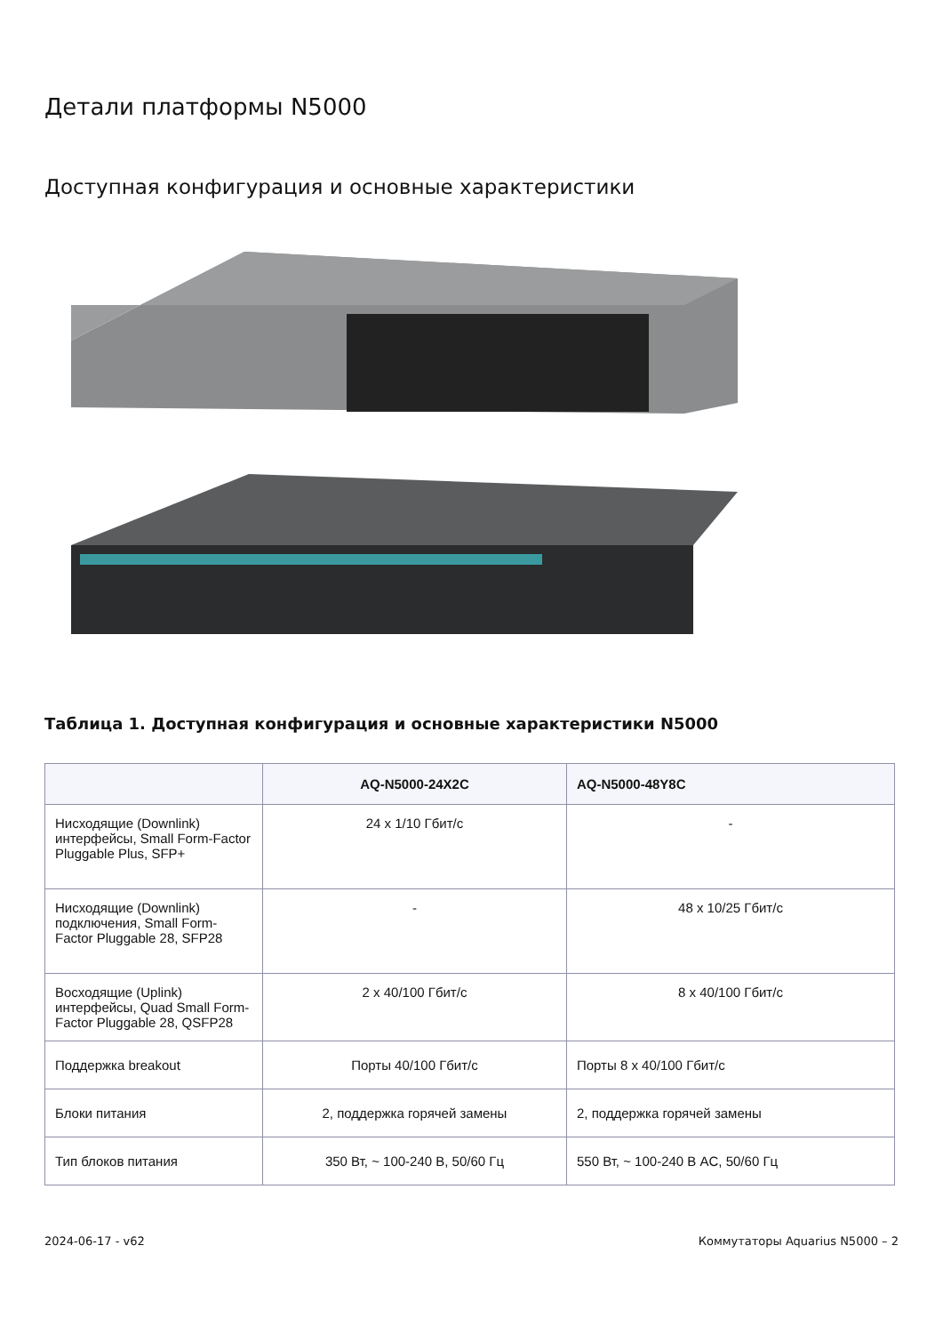Детали платформы N5000
Доступная конфигурация и основные характеристики
Таблица 1. Доступная конфигурация и основные характеристики N5000
| | AQ-N5000-24X2C | AQ-N5000-48Y8C |
| --- | --- | --- |
| Нисходящие (Downlink) интерфейсы, Small Form-Factor Pluggable Plus, SFP+ | 24 x 1/10 Гбит/с | - |
| Нисходящие (Downlink) подключения, Small Form-Factor Pluggable 28, SFP28 | - | 48 x 10/25 Гбит/с |
| Восходящие (Uplink) интерфейсы, Quad Small Form-Factor Pluggable 28, QSFP28 | 2 x 40/100 Гбит/с | 8 x 40/100 Гбит/с |
| Поддержка breakout | Порты 40/100 Гбит/с | Порты 8 x 40/100 Гбит/с |
| Блоки питания | 2, поддержка горячей замены | 2, поддержка горячей замены |
| Тип блоков питания | 350 Вт, ~ 100-240 В, 50/60 Гц | 550 Вт, ~ 100-240 В AC, 50/60 Гц |
2024-06-17 - v62 Коммутаторы Aquarius N5000 – 2